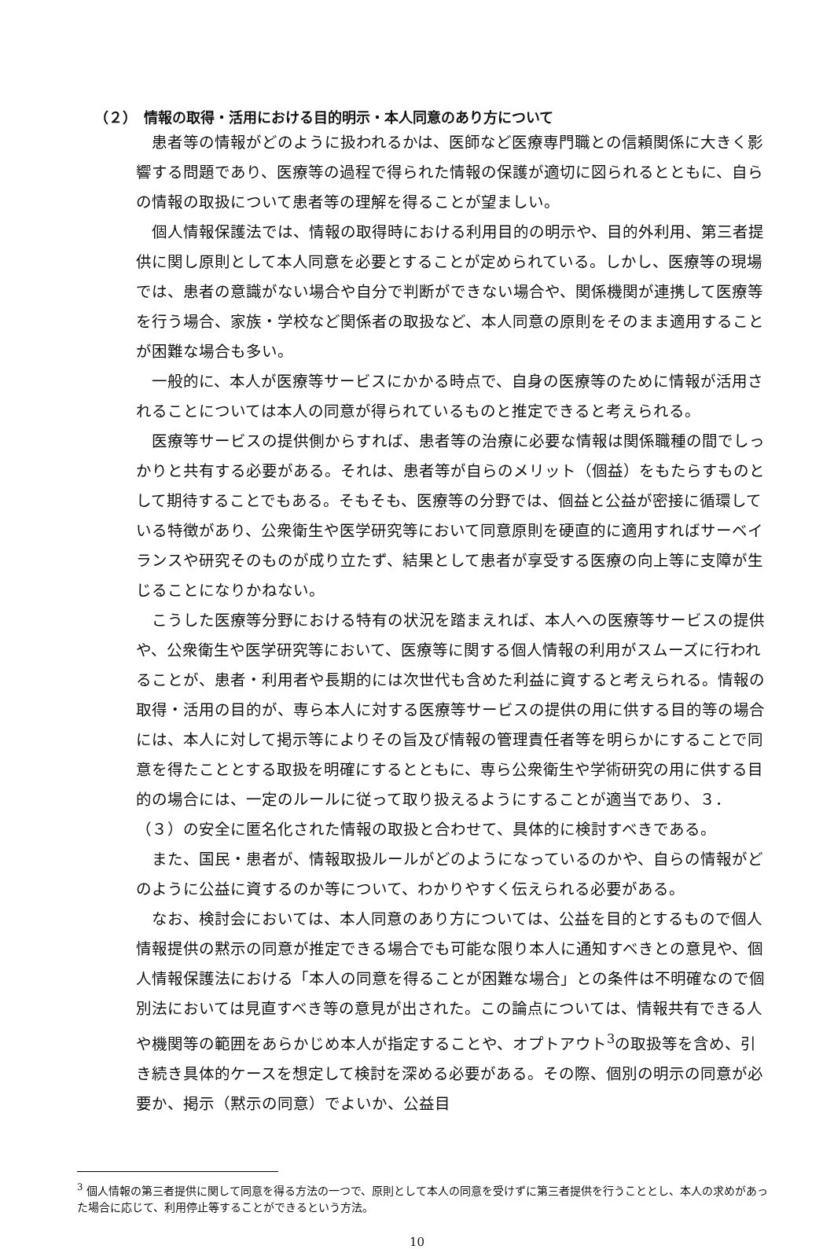（２）　情報の取得・活用における目的明示・本人同意のあり方について
患者等の情報がどのように扱われるかは、医師など医療専門職との信頼関係に大きく影響する問題であり、医療等の過程で得られた情報の保護が適切に図られるとともに、自らの情報の取扱について患者等の理解を得ることが望ましい。
個人情報保護法では、情報の取得時における利用目的の明示や、目的外利用、第三者提供に関し原則として本人同意を必要とすることが定められている。しかし、医療等の現場では、患者の意識がない場合や自分で判断ができない場合や、関係機関が連携して医療等を行う場合、家族・学校など関係者の取扱など、本人同意の原則をそのまま適用することが困難な場合も多い。
一般的に、本人が医療等サービスにかかる時点で、自身の医療等のために情報が活用されることについては本人の同意が得られているものと推定できると考えられる。
医療等サービスの提供側からすれば、患者等の治療に必要な情報は関係職種の間でしっかりと共有する必要がある。それは、患者等が自らのメリット（個益）をもたらすものとして期待することでもある。そもそも、医療等の分野では、個益と公益が密接に循環している特徴があり、公衆衛生や医学研究等において同意原則を硬直的に適用すればサーベイランスや研究そのものが成り立たず、結果として患者が享受する医療の向上等に支障が生じることになりかねない。
こうした医療等分野における特有の状況を踏まえれば、本人への医療等サービスの提供や、公衆衛生や医学研究等において、医療等に関する個人情報の利用がスムーズに行われることが、患者・利用者や長期的には次世代も含めた利益に資すると考えられる。情報の取得・活用の目的が、専ら本人に対する医療等サービスの提供の用に供する目的等の場合には、本人に対して掲示等によりその旨及び情報の管理責任者等を明らかにすることで同意を得たこととする取扱を明確にするとともに、専ら公衆衛生や学術研究の用に供する目的の場合には、一定のルールに従って取り扱えるようにすることが適当であり、３．（３）の安全に匿名化された情報の取扱と合わせて、具体的に検討すべきである。
また、国民・患者が、情報取扱ルールがどのようになっているのかや、自らの情報がどのように公益に資するのか等について、わかりやすく伝えられる必要がある。
なお、検討会においては、本人同意のあり方については、公益を目的とするもので個人情報提供の黙示の同意が推定できる場合でも可能な限り本人に通知すべきとの意見や、個人情報保護法における「本人の同意を得ることが困難な場合」との条件は不明確なので個別法においては見直すべき等の意見が出された。この論点については、情報共有できる人や機関等の範囲をあらかじめ本人が指定することや、オプトアウト<sup>3</sup>の取扱等を含め、引き続き具体的ケースを想定して検討を深める必要がある。その際、個別の明示の同意が必要か、掲示（黙示の同意）でよいか、公益目
<sup>3</sup> 個人情報の第三者提供に関して同意を得る方法の一つで、原則として本人の同意を受けずに第三者提供を行うこととし、本人の求めがあった場合に応じて、利用停止等することができるという方法。
10